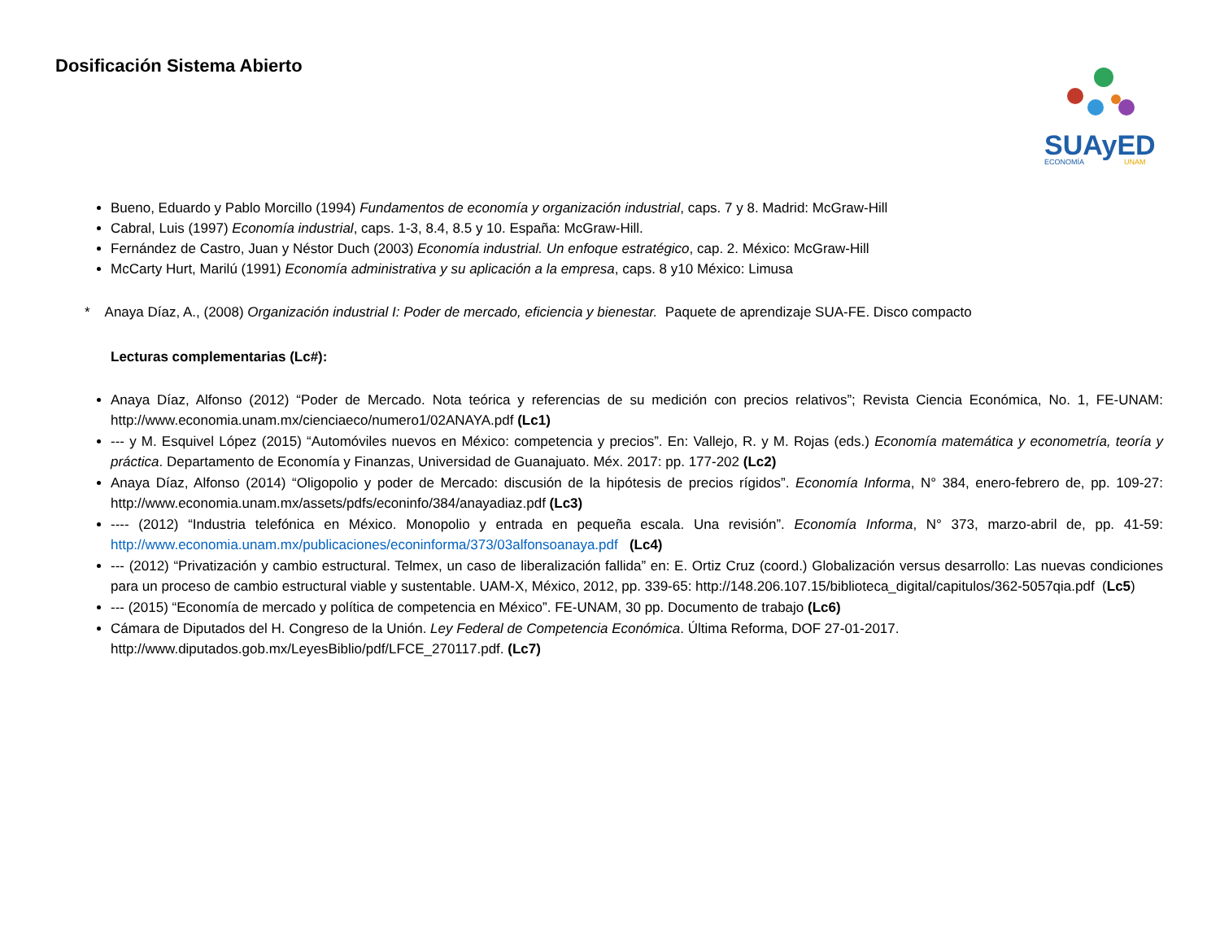Dosificación Sistema Abierto
SUAyED
ECONOMÍA
UNAM
Bueno, Eduardo y Pablo Morcillo (1994) Fundamentos de economía y organización industrial, caps. 7 y 8. Madrid: McGraw-Hill
Cabral, Luis (1997) Economía industrial, caps. 1-3, 8.4, 8.5 y 10. España: McGraw-Hill.
Fernández de Castro, Juan y Néstor Duch (2003) Economía industrial. Un enfoque estratégico, cap. 2. México: McGraw-Hill
McCarty Hurt, Marilú (1991) Economía administrativa y su aplicación a la empresa, caps. 8 y10 México: Limusa
* Anaya Díaz, A., (2008) Organización industrial I: Poder de mercado, eficiencia y bienestar. Paquete de aprendizaje SUA-FE. Disco compacto
Lecturas complementarias (Lc#):
Anaya Díaz, Alfonso (2012) “Poder de Mercado. Nota teórica y referencias de su medición con precios relativos”; Revista Ciencia Económica, No. 1, FE-UNAM: http://www.economia.unam.mx/cienciaeco/numero1/02ANAYA.pdf (Lc1)
--- y M. Esquivel López (2015) “Automóviles nuevos en México: competencia y precios”. En: Vallejo, R. y M. Rojas (eds.) Economía matemática y econometría, teoría y práctica. Departamento de Economía y Finanzas, Universidad de Guanajuato. Méx. 2017: pp. 177-202 (Lc2)
Anaya Díaz, Alfonso (2014) “Oligopolio y poder de Mercado: discusión de la hipótesis de precios rígidos”. Economía Informa, N° 384, enero-febrero de, pp. 109-27: http://www.economia.unam.mx/assets/pdfs/econinfo/384/anayadiaz.pdf (Lc3)
---- (2012) “Industria telefónica en México. Monopolio y entrada en pequeña escala. Una revisión”. Economía Informa, N° 373, marzo-abril de, pp. 41-59: http://www.economia.unam.mx/publicaciones/econinforma/373/03alfonsoanaya.pdf (Lc4)
--- (2012) “Privatización y cambio estructural. Telmex, un caso de liberalización fallida” en: E. Ortiz Cruz (coord.) Globalización versus desarrollo: Las nuevas condiciones para un proceso de cambio estructural viable y sustentable. UAM-X, México, 2012, pp. 339-65: http://148.206.107.15/biblioteca_digital/capitulos/362-5057qia.pdf (Lc5)
--- (2015) “Economía de mercado y política de competencia en México”. FE-UNAM, 30 pp. Documento de trabajo (Lc6)
Cámara de Diputados del H. Congreso de la Unión. Ley Federal de Competencia Económica. Última Reforma, DOF 27-01-2017.
http://www.diputados.gob.mx/LeyesBiblio/pdf/LFCE_270117.pdf. (Lc7)